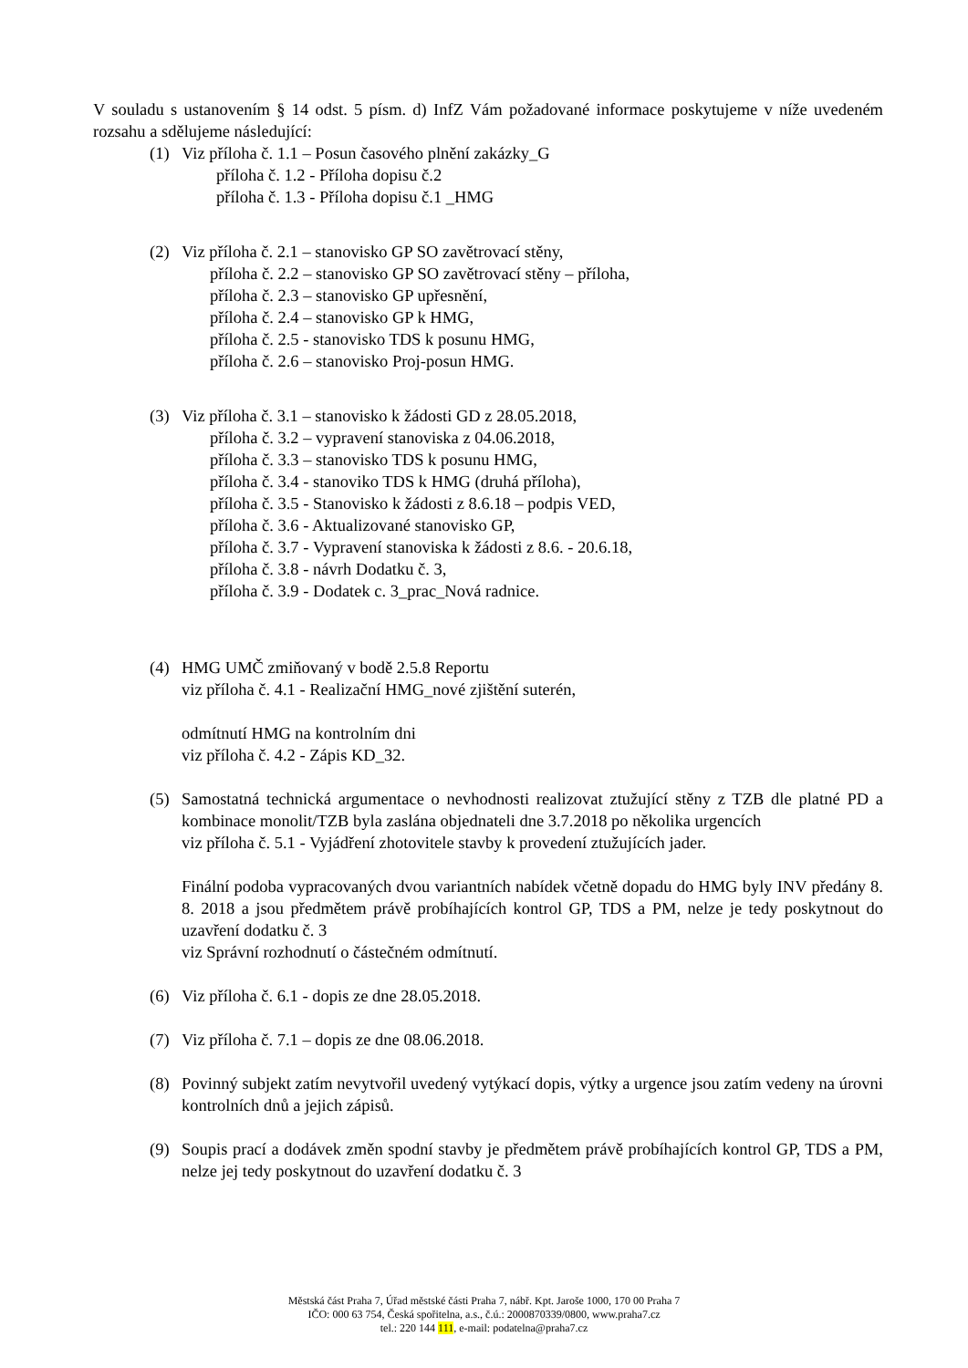V souladu s ustanovením § 14 odst. 5 písm. d) InfZ Vám požadované informace poskytujeme v níže uvedeném rozsahu a sdělujeme následující:
(1) Viz příloha č. 1.1 – Posun časového plnění zakázky_G
příloha č. 1.2 - Příloha dopisu č.2
příloha č. 1.3 - Příloha dopisu č.1 _HMG
(2) Viz příloha č. 2.1 – stanovisko GP SO zavětrovací stěny,
příloha č. 2.2 – stanovisko GP SO zavětrovací stěny – příloha,
příloha č. 2.3 – stanovisko GP upřesnění,
příloha č. 2.4 – stanovisko GP k HMG,
příloha č. 2.5 - stanovisko TDS k posunu HMG,
příloha č. 2.6 – stanovisko Proj-posun HMG.
(3) Viz příloha č. 3.1 – stanovisko k žádosti GD z 28.05.2018,
příloha č. 3.2 – vypravení stanoviska z 04.06.2018,
příloha č. 3.3 – stanovisko TDS k posunu HMG,
příloha č. 3.4 - stanoviko TDS k HMG (druhá příloha),
příloha č. 3.5 - Stanovisko k žádosti z 8.6.18 – podpis VED,
příloha č. 3.6 - Aktualizované stanovisko GP,
příloha č. 3.7 - Vypravení stanoviska k žádosti z 8.6. - 20.6.18,
příloha č. 3.8 - návrh Dodatku č. 3,
příloha č. 3.9 - Dodatek c. 3_prac_Nová radnice.
(4) HMG UMČ zmiňovaný v bodě 2.5.8 Reportu
viz příloha č. 4.1 - Realizační HMG_nové zjištění suterén,
odmítnutí HMG na kontrolním dni
viz příloha č. 4.2 - Zápis KD_32.
(5) Samostatná technická argumentace o nevhodnosti realizovat ztužující stěny z TZB dle platné PD a kombinace monolit/TZB byla zaslána objednateli dne 3.7.2018 po několika urgencích
viz příloha č. 5.1 - Vyjádření zhotovitele stavby k provedení ztužujících jader.
Finální podoba vypracovaných dvou variantních nabídek včetně dopadu do HMG byly INV předány 8. 8. 2018 a jsou předmětem právě probíhajících kontrol GP, TDS a PM, nelze je tedy poskytnout do uzavření dodatku č. 3
viz Správní rozhodnutí o částečném odmítnutí.
(6) Viz příloha č. 6.1 - dopis ze dne 28.05.2018.
(7) Viz příloha č. 7.1 – dopis ze dne 08.06.2018.
(8) Povinný subjekt zatím nevytvořil uvedený vytýkací dopis, výtky a urgence jsou zatím vedeny na úrovni kontrolních dnů a jejich zápisů.
(9) Soupis prací a dodávek změn spodní stavby je předmětem právě probíhajících kontrol GP, TDS a PM, nelze jej tedy poskytnout do uzavření dodatku č. 3
Městská část Praha 7, Úřad městské části Praha 7, nábř. Kpt. Jaroše 1000, 170 00 Praha 7
IČO: 000 63 754, Česká spořitelna, a.s., č.ú.: 2000870339/0800, www.praha7.cz
tel.: 220 144 111, e-mail: podatelna@praha7.cz